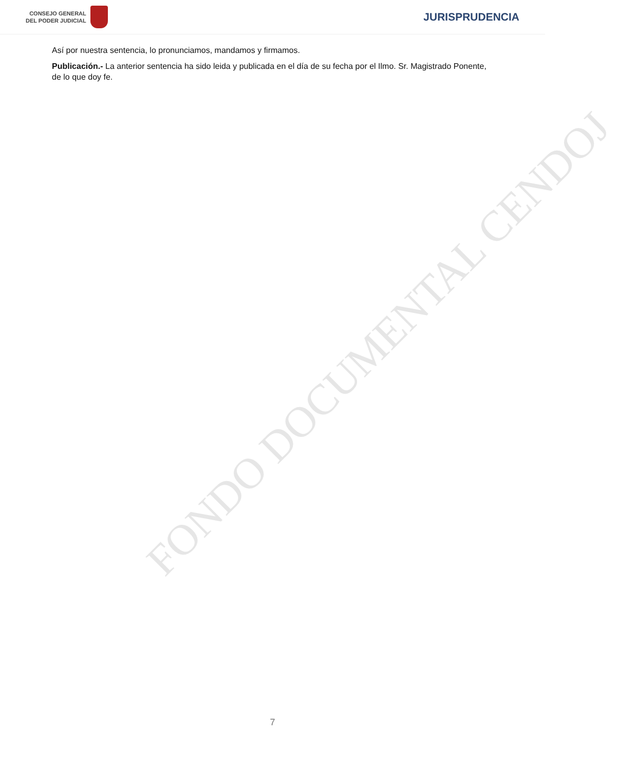CONSEJO GENERAL
DEL PODER JUDICIAL
JURISPRUDENCIA
Así por nuestra sentencia, lo pronunciamos, mandamos y firmamos.
Publicación.- La anterior sentencia ha sido leida y publicada en el día de su fecha por el Ilmo. Sr. Magistrado Ponente, de lo que doy fe.
FONDO DOCUMENTAL CENDOJ
7